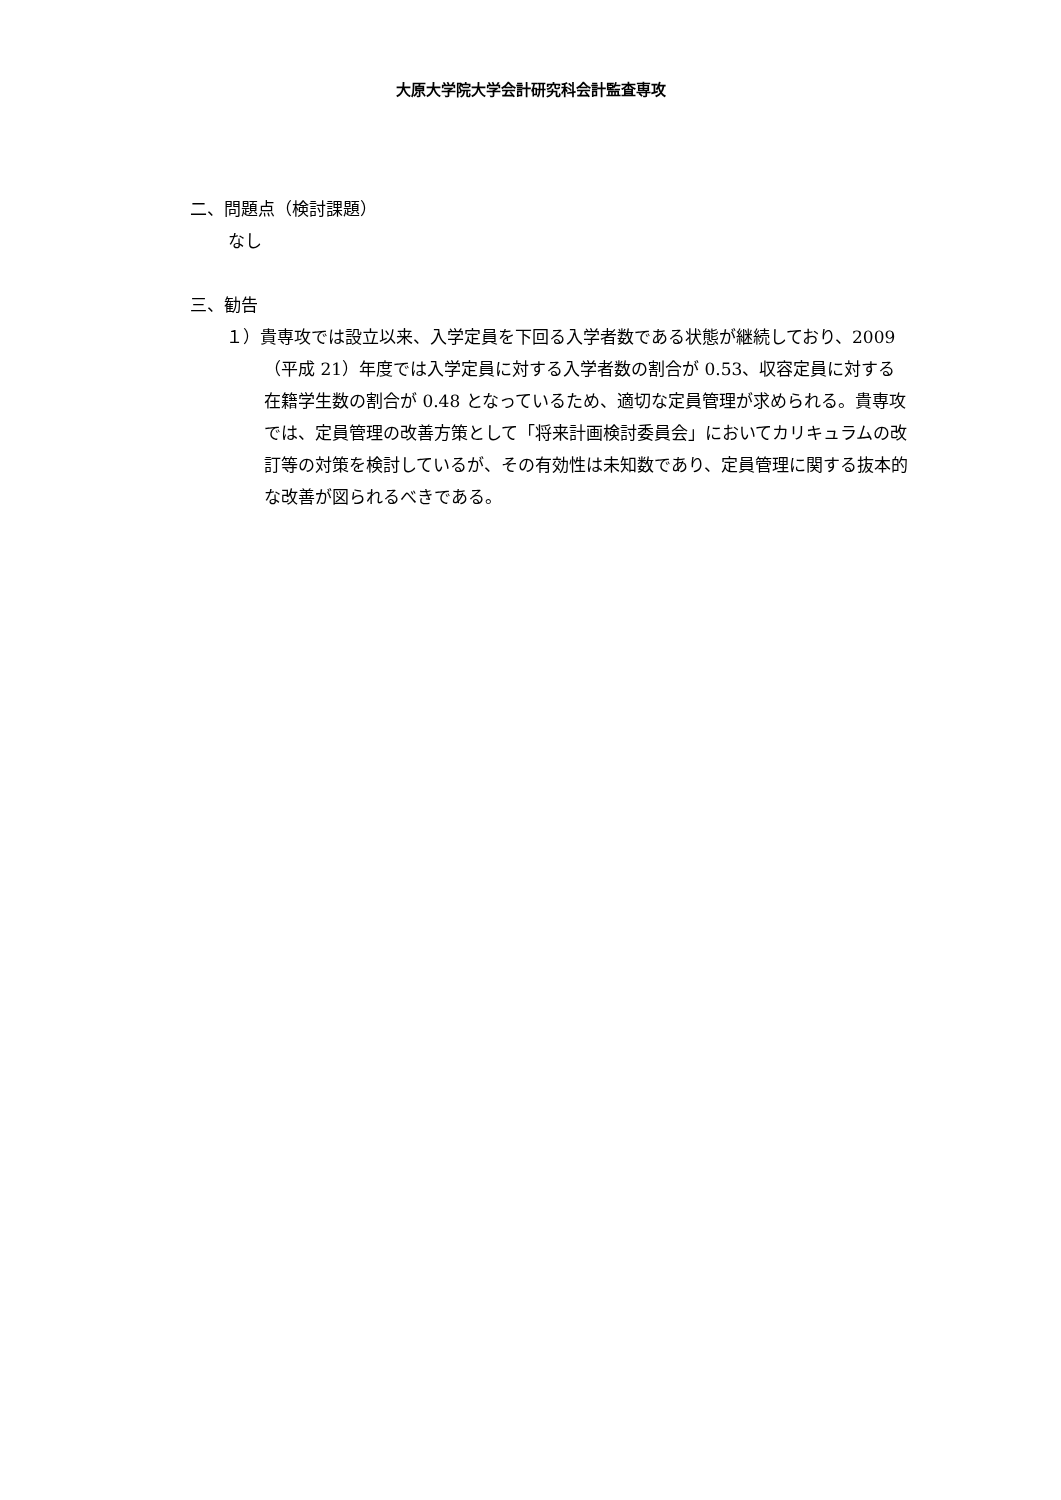大原大学院大学会計研究科会計監査専攻
二、問題点（検討課題）
なし
三、勧告
１）貴専攻では設立以来、入学定員を下回る入学者数である状態が継続しており、2009（平成 21）年度では入学定員に対する入学者数の割合が 0.53、収容定員に対する在籍学生数の割合が 0.48 となっているため、適切な定員管理が求められる。貴専攻では、定員管理の改善方策として「将来計画検討委員会」においてカリキュラムの改訂等の対策を検討しているが、その有効性は未知数であり、定員管理に関する抜本的な改善が図られるべきである。